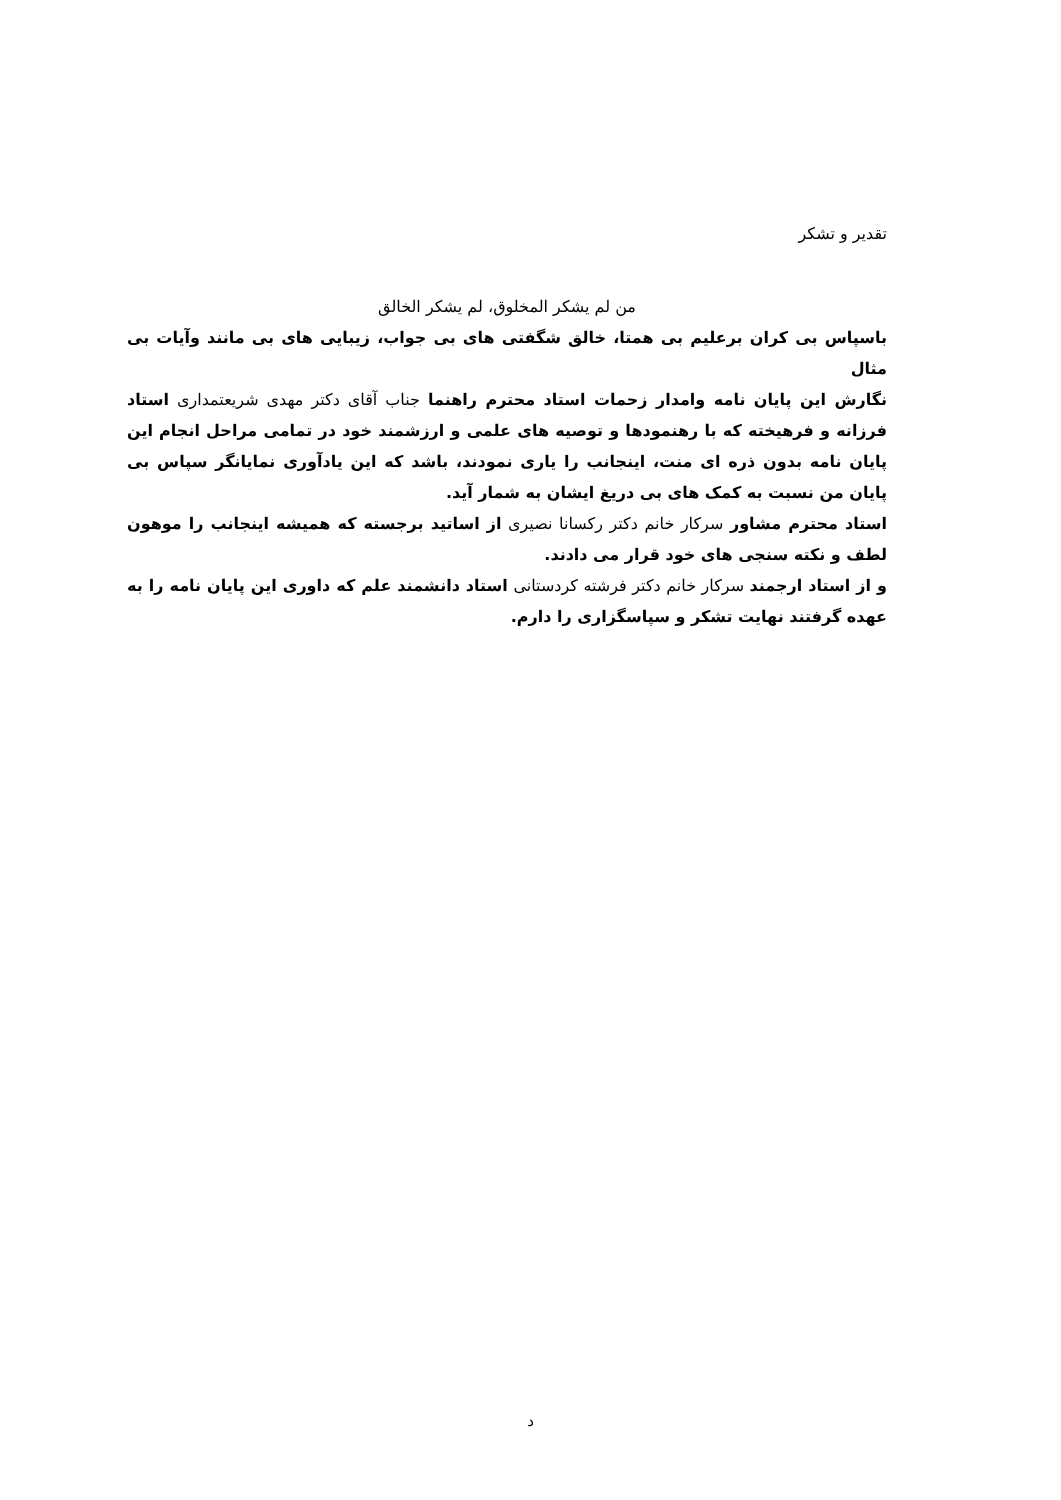تقدیر و تشکر
من لم یشکر المخلوق، لم یشکر الخالق
باسپاس بی کران برعلیم بی همتا، خالق شگفتی های بی جواب، زیبایی های بی مانند وآیات بی مثال
نگارش این پایان نامه وامدار زحمات استاد محترم راهنما جناب آقای دکتر مهدی شریعتمداری استاد فرزانه و فرهیخته که با رهنمودها و توصیه های علمی و ارزشمند خود در تمامی مراحل انجام این پایان نامه بدون ذره ای منت، اینجانب را یاری نمودند، باشد که این یادآوری نمایانگر سپاس بی پایان من نسبت به کمک های بی دریغ ایشان به شمار آید.
استاد محترم مشاور سرکار خانم دکتر رکسانا نصیری از اساتید برجسته که همیشه اینجانب را موهون لطف و نکته سنجی های خود قرار می دادند.
و از استاد ارجمند سرکار خانم دکتر فرشته کردستانی استاد دانشمند علم که داوری این پایان نامه را به عهده گرفتند نهایت تشکر و سپاسگزاری را دارم.
د